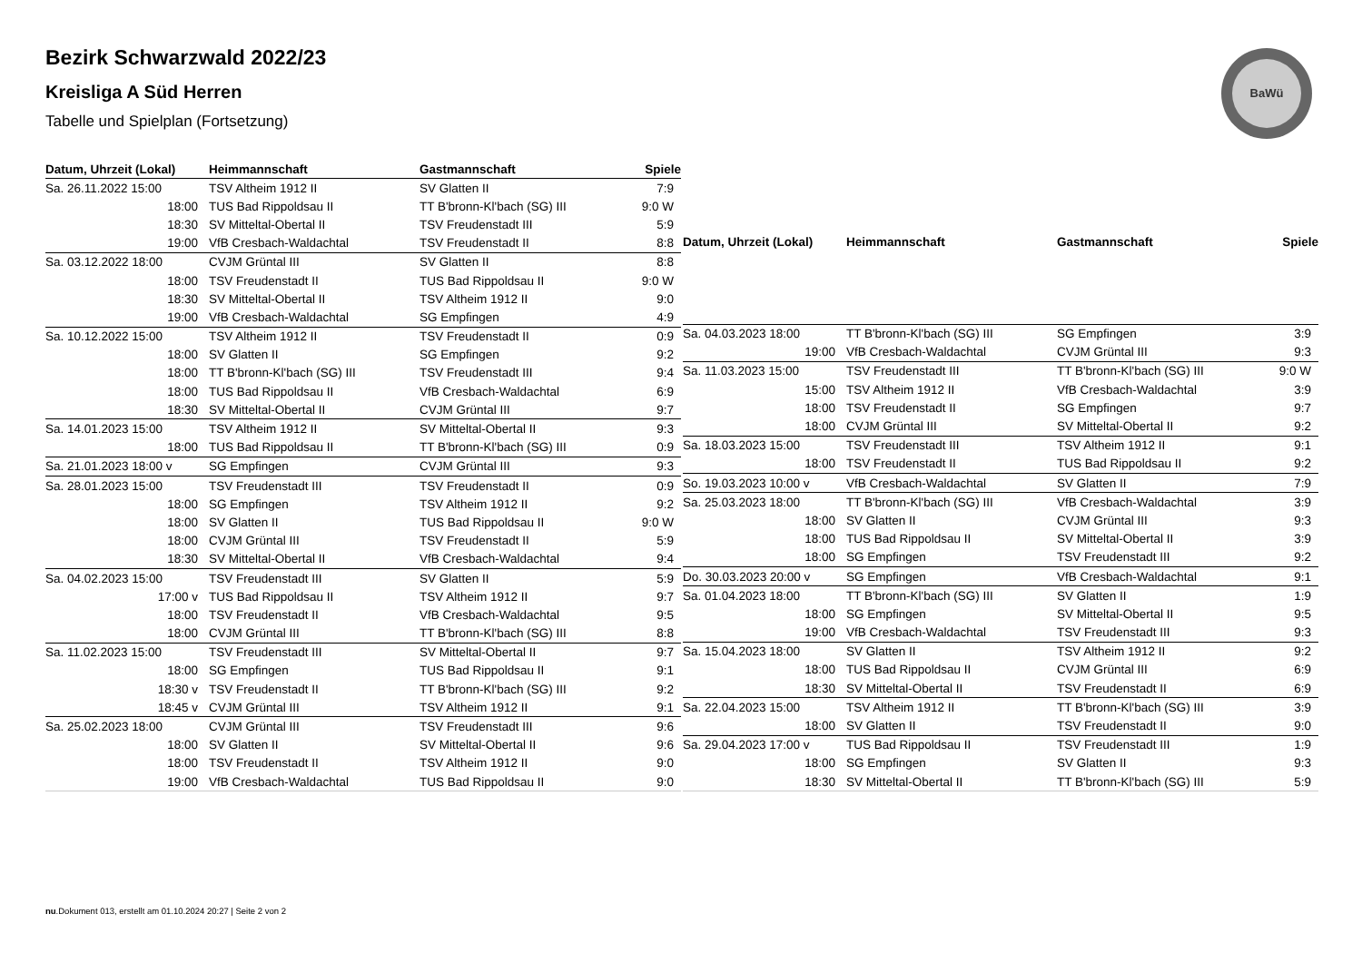Bezirk Schwarzwald 2022/23
Kreisliga A Süd Herren
Tabelle und Spielplan (Fortsetzung)
BaWü
| Datum, Uhrzeit (Lokal) | Heimmannschaft | Gastmannschaft | Spiele |
| --- | --- | --- | --- |
| Sa. 26.11.2022 15:00 | TSV Altheim 1912 II | SV Glatten II | 7:9 |
| 18:00 | TUS Bad Rippoldsau II | TT B'bronn-Kl'bach (SG) III | 9:0 W |
| 18:30 | SV Mitteltal-Obertal II | TSV Freudenstadt III | 5:9 |
| 19:00 | VfB Cresbach-Waldachtal | TSV Freudenstadt II | 8:8 |
| Sa. 03.12.2022 18:00 | CVJM Grüntal III | SV Glatten II | 8:8 |
| 18:00 | TSV Freudenstadt II | TUS Bad Rippoldsau II | 9:0 W |
| 18:30 | SV Mitteltal-Obertal II | TSV Altheim 1912 II | 9:0 |
| 19:00 | VfB Cresbach-Waldachtal | SG Empfingen | 4:9 |
| Sa. 10.12.2022 15:00 | TSV Altheim 1912 II | TSV Freudenstadt II | 0:9 |
| 18:00 | SV Glatten II | SG Empfingen | 9:2 |
| 18:00 | TT B'bronn-Kl'bach (SG) III | TSV Freudenstadt III | 9:4 |
| 18:00 | TUS Bad Rippoldsau II | VfB Cresbach-Waldachtal | 6:9 |
| 18:30 | SV Mitteltal-Obertal II | CVJM Grüntal III | 9:7 |
| Sa. 14.01.2023 15:00 | TSV Altheim 1912 II | SV Mitteltal-Obertal II | 9:3 |
| 18:00 | TUS Bad Rippoldsau II | TT B'bronn-Kl'bach (SG) III | 0:9 |
| Sa. 21.01.2023 18:00 v | SG Empfingen | CVJM Grüntal III | 9:3 |
| Sa. 28.01.2023 15:00 | TSV Freudenstadt III | TSV Freudenstadt II | 0:9 |
| 18:00 | SG Empfingen | TSV Altheim 1912 II | 9:2 |
| 18:00 | SV Glatten II | TUS Bad Rippoldsau II | 9:0 W |
| 18:00 | CVJM Grüntal III | TSV Freudenstadt II | 5:9 |
| 18:30 | SV Mitteltal-Obertal II | VfB Cresbach-Waldachtal | 9:4 |
| Sa. 04.02.2023 15:00 | TSV Freudenstadt III | SV Glatten II | 5:9 |
| 17:00 v | TUS Bad Rippoldsau II | TSV Altheim 1912 II | 9:7 |
| 18:00 | TSV Freudenstadt II | VfB Cresbach-Waldachtal | 9:5 |
| 18:00 | CVJM Grüntal III | TT B'bronn-Kl'bach (SG) III | 8:8 |
| Sa. 11.02.2023 15:00 | TSV Freudenstadt III | SV Mitteltal-Obertal II | 9:7 |
| 18:00 | SG Empfingen | TUS Bad Rippoldsau II | 9:1 |
| 18:30 v | TSV Freudenstadt II | TT B'bronn-Kl'bach (SG) III | 9:2 |
| 18:45 v | CVJM Grüntal III | TSV Altheim 1912 II | 9:1 |
| Sa. 25.02.2023 18:00 | CVJM Grüntal III | TSV Freudenstadt III | 9:6 |
| 18:00 | SV Glatten II | SV Mitteltal-Obertal II | 9:6 |
| 18:00 | TSV Freudenstadt II | TSV Altheim 1912 II | 9:0 |
| 19:00 | VfB Cresbach-Waldachtal | TUS Bad Rippoldsau II | 9:0 |
| Datum, Uhrzeit (Lokal) | Heimmannschaft | Gastmannschaft | Spiele |
| --- | --- | --- | --- |
| Sa. 04.03.2023 18:00 | TT B'bronn-Kl'bach (SG) III | SG Empfingen | 3:9 |
| 19:00 | VfB Cresbach-Waldachtal | CVJM Grüntal III | 9:3 |
| Sa. 11.03.2023 15:00 | TSV Freudenstadt III | TT B'bronn-Kl'bach (SG) III | 9:0 W |
| 15:00 | TSV Altheim 1912 II | VfB Cresbach-Waldachtal | 3:9 |
| 18:00 | TSV Freudenstadt II | SG Empfingen | 9:7 |
| 18:00 | CVJM Grüntal III | SV Mitteltal-Obertal II | 9:2 |
| Sa. 18.03.2023 15:00 | TSV Freudenstadt III | TSV Altheim 1912 II | 9:1 |
| 18:00 | TSV Freudenstadt II | TUS Bad Rippoldsau II | 9:2 |
| So. 19.03.2023 10:00 v | VfB Cresbach-Waldachtal | SV Glatten II | 7:9 |
| Sa. 25.03.2023 18:00 | TT B'bronn-Kl'bach (SG) III | VfB Cresbach-Waldachtal | 3:9 |
| 18:00 | SV Glatten II | CVJM Grüntal III | 9:3 |
| 18:00 | TUS Bad Rippoldsau II | SV Mitteltal-Obertal II | 3:9 |
| 18:00 | SG Empfingen | TSV Freudenstadt III | 9:2 |
| Do. 30.03.2023 20:00 v | SG Empfingen | VfB Cresbach-Waldachtal | 9:1 |
| Sa. 01.04.2023 18:00 | TT B'bronn-Kl'bach (SG) III | SV Glatten II | 1:9 |
| 18:00 | SG Empfingen | SV Mitteltal-Obertal II | 9:5 |
| 19:00 | VfB Cresbach-Waldachtal | TSV Freudenstadt III | 9:3 |
| Sa. 15.04.2023 18:00 | SV Glatten II | TSV Altheim 1912 II | 9:2 |
| 18:00 | TUS Bad Rippoldsau II | CVJM Grüntal III | 6:9 |
| 18:30 | SV Mitteltal-Obertal II | TSV Freudenstadt II | 6:9 |
| Sa. 22.04.2023 15:00 | TSV Altheim 1912 II | TT B'bronn-Kl'bach (SG) III | 3:9 |
| 18:00 | SV Glatten II | TSV Freudenstadt II | 9:0 |
| Sa. 29.04.2023 17:00 v | TUS Bad Rippoldsau II | TSV Freudenstadt III | 1:9 |
| 18:00 | SG Empfingen | SV Glatten II | 9:3 |
| 18:30 | SV Mitteltal-Obertal II | TT B'bronn-Kl'bach (SG) III | 5:9 |
nu.Dokument 013, erstellt am 01.10.2024 20:27 | Seite 2 von 2